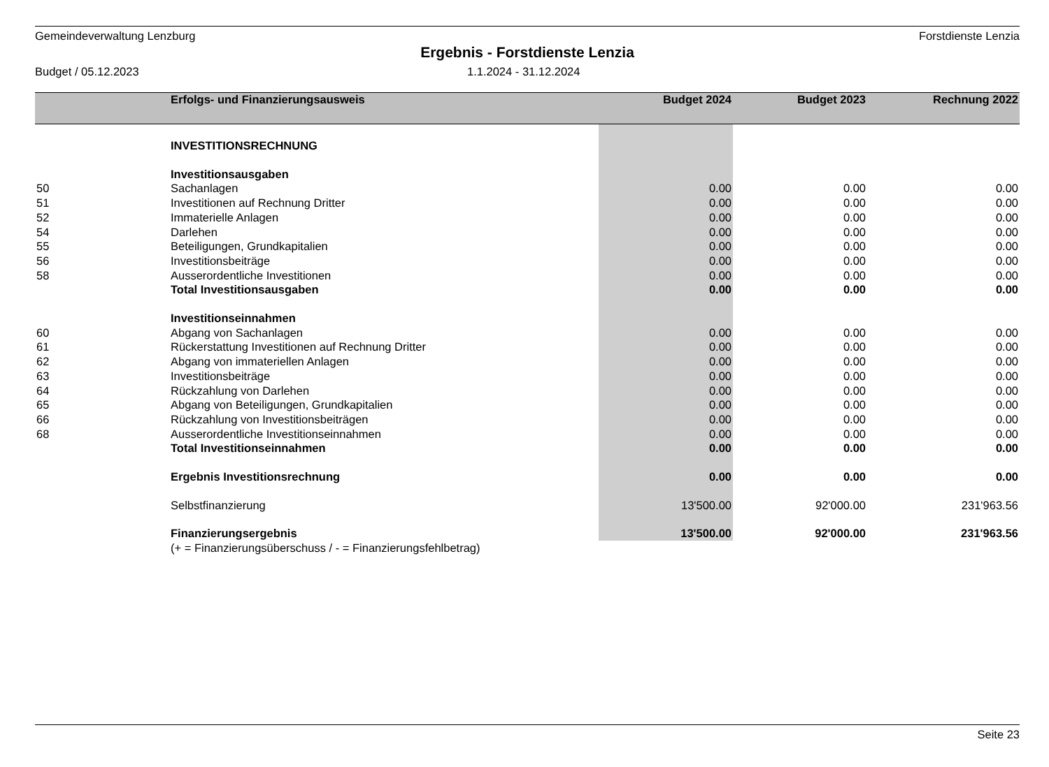Gemeindeverwaltung Lenzburg Forstdienste Lenzia
Ergebnis - Forstdienste Lenzia
Budget / 05.12.2023 1.1.2024 - 31.12.2024
| | Erfolgs- und Finanzierungsausweis | Budget 2024 | Budget 2023 | Rechnung 2022 |
| --- | --- | --- | --- | --- |
| | INVESTITIONSRECHNUNG | | | |
| | Investitionsausgaben | | | |
| 50 | Sachanlagen | 0.00 | 0.00 | 0.00 |
| 51 | Investitionen auf Rechnung Dritter | 0.00 | 0.00 | 0.00 |
| 52 | Immaterielle Anlagen | 0.00 | 0.00 | 0.00 |
| 54 | Darlehen | 0.00 | 0.00 | 0.00 |
| 55 | Beteiligungen, Grundkapitalien | 0.00 | 0.00 | 0.00 |
| 56 | Investitionsbeiträge | 0.00 | 0.00 | 0.00 |
| 58 | Ausserordentliche Investitionen | 0.00 | 0.00 | 0.00 |
| | Total Investitionsausgaben | 0.00 | 0.00 | 0.00 |
| | Investitionseinnahmen | | | |
| 60 | Abgang von Sachanlagen | 0.00 | 0.00 | 0.00 |
| 61 | Rückerstattung Investitionen auf Rechnung Dritter | 0.00 | 0.00 | 0.00 |
| 62 | Abgang von immateriellen Anlagen | 0.00 | 0.00 | 0.00 |
| 63 | Investitionsbeiträge | 0.00 | 0.00 | 0.00 |
| 64 | Rückzahlung von Darlehen | 0.00 | 0.00 | 0.00 |
| 65 | Abgang von Beteiligungen, Grundkapitalien | 0.00 | 0.00 | 0.00 |
| 66 | Rückzahlung von Investitionsbeiträgen | 0.00 | 0.00 | 0.00 |
| 68 | Ausserordentliche Investitionseinnahmen | 0.00 | 0.00 | 0.00 |
| | Total Investitionseinnahmen | 0.00 | 0.00 | 0.00 |
| | Ergebnis Investitionsrechnung | 0.00 | 0.00 | 0.00 |
| | Selbstfinanzierung | 13'500.00 | 92'000.00 | 231'963.56 |
| | Finanzierungsergebnis | 13'500.00 | 92'000.00 | 231'963.56 |
| | (+ = Finanzierungsüberschuss / - = Finanzierungsfehlbetrag) | | | |
Seite 23